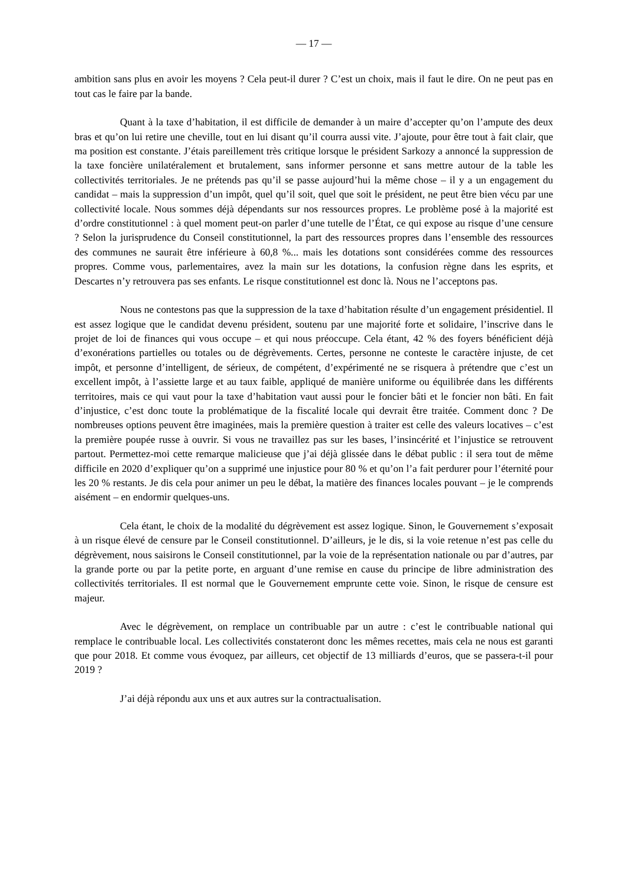— 17 —
ambition sans plus en avoir les moyens ? Cela peut-il durer ? C’est un choix, mais il faut le dire. On ne peut pas en tout cas le faire par la bande.
Quant à la taxe d’habitation, il est difficile de demander à un maire d’accepter qu’on l’ampute des deux bras et qu’on lui retire une cheville, tout en lui disant qu’il courra aussi vite. J’ajoute, pour être tout à fait clair, que ma position est constante. J’étais pareillement très critique lorsque le président Sarkozy a annoncé la suppression de la taxe foncière unilatéralement et brutalement, sans informer personne et sans mettre autour de la table les collectivités territoriales. Je ne prétends pas qu’il se passe aujourd’hui la même chose – il y a un engagement du candidat – mais la suppression d’un impôt, quel qu’il soit, quel que soit le président, ne peut être bien vécu par une collectivité locale. Nous sommes déjà dépendants sur nos ressources propres. Le problème posé à la majorité est d’ordre constitutionnel : à quel moment peut-on parler d’une tutelle de l’État, ce qui expose au risque d’une censure ? Selon la jurisprudence du Conseil constitutionnel, la part des ressources propres dans l’ensemble des ressources des communes ne saurait être inférieure à 60,8 %... mais les dotations sont considérées comme des ressources propres. Comme vous, parlementaires, avez la main sur les dotations, la confusion règne dans les esprits, et Descartes n’y retrouvera pas ses enfants. Le risque constitutionnel est donc là. Nous ne l’acceptons pas.
Nous ne contestons pas que la suppression de la taxe d’habitation résulte d’un engagement présidentiel. Il est assez logique que le candidat devenu président, soutenu par une majorité forte et solidaire, l’inscrive dans le projet de loi de finances qui vous occupe – et qui nous préoccupe. Cela étant, 42 % des foyers bénéficient déjà d’exonérations partielles ou totales ou de dégrèvements. Certes, personne ne conteste le caractère injuste, de cet impôt, et personne d’intelligent, de sérieux, de compétent, d’expérimenté ne se risquera à prétendre que c’est un excellent impôt, à l’assiette large et au taux faible, appliqué de manière uniforme ou équilibrée dans les différents territoires, mais ce qui vaut pour la taxe d’habitation vaut aussi pour le foncier bâti et le foncier non bâti. En fait d’injustice, c’est donc toute la problématique de la fiscalité locale qui devrait être traitée. Comment donc ? De nombreuses options peuvent être imaginées, mais la première question à traiter est celle des valeurs locatives – c’est la première poupée russe à ouvrir. Si vous ne travaillez pas sur les bases, l’insincérité et l’injustice se retrouvent partout. Permettez-moi cette remarque malicieuse que j’ai déjà glissée dans le débat public : il sera tout de même difficile en 2020 d’expliquer qu’on a supprimé une injustice pour 80 % et qu’on l’a fait perdurer pour l’éternité pour les 20 % restants. Je dis cela pour animer un peu le débat, la matière des finances locales pouvant – je le comprends aisément – en endormir quelques-uns.
Cela étant, le choix de la modalité du dégrèvement est assez logique. Sinon, le Gouvernement s’exposait à un risque élevé de censure par le Conseil constitutionnel. D’ailleurs, je le dis, si la voie retenue n’est pas celle du dégrèvement, nous saisirons le Conseil constitutionnel, par la voie de la représentation nationale ou par d’autres, par la grande porte ou par la petite porte, en arguant d’une remise en cause du principe de libre administration des collectivités territoriales. Il est normal que le Gouvernement emprunte cette voie. Sinon, le risque de censure est majeur.
Avec le dégrèvement, on remplace un contribuable par un autre : c’est le contribuable national qui remplace le contribuable local. Les collectivités constateront donc les mêmes recettes, mais cela ne nous est garanti que pour 2018. Et comme vous évoquez, par ailleurs, cet objectif de 13 milliards d’euros, que se passera-t-il pour 2019 ?
J’ai déjà répondu aux uns et aux autres sur la contractualisation.